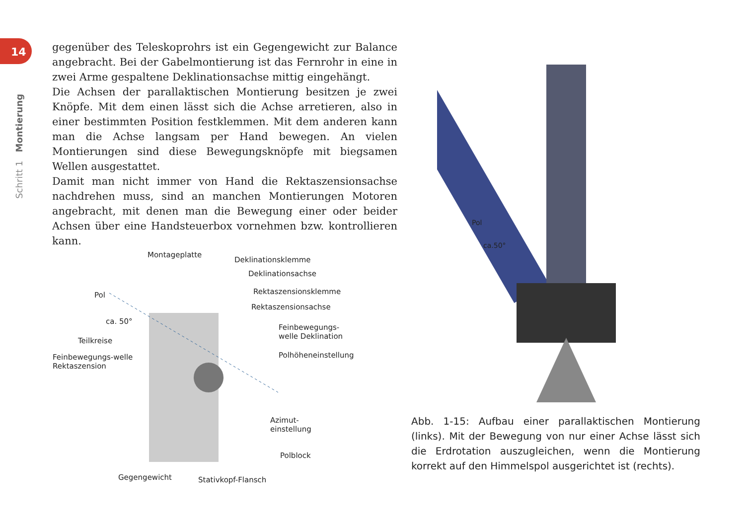14
Schritt 1 Montierung
gegenüber des Teleskoprohrs ist ein Gegengewicht zur Balance ange­bracht. Bei der Gabelmontierung ist das Fernrohr in eine in zwei Arme gespaltene Deklinationsachse mittig eingehängt.
Die Achsen der parallaktischen Montierung besitzen je zwei Knöpfe. Mit dem einen lässt sich die Achse arretieren, also in einer bestimmten Po­sition festklemmen. Mit dem anderen kann man die Achse langsam per Hand bewegen. An vielen Montierungen sind diese Bewegungsknöpfe mit biegsamen Wellen ausgestattet.
Damit man nicht immer von Hand die Rektaszensionsachse nachdrehen muss, sind an manchen Montierungen Motoren angebracht, mit denen man die Bewegung einer oder beider Achsen über eine Handsteuerbox vornehmen bzw. kontrollieren kann.
Montageplatte
Deklinationsklemme
Deklinationsachse
Rektaszensionsklemme
Rektaszensionsachse
Pol
ca. 50°
Feinbewegungs-
welle Deklination
Teilkreise
Polhöheneinstellung Feinbewegungs-welle
Rektaszension
Azimut-
einstellung
Polblock
Gegengewicht Stativkopf-Flansch
Pol
ca.50°
Abb. 1-15: Aufbau einer parallaktischen Montierung (links). Mit der Bewegung von nur einer Achse lässt sich die Erdrota­tion auszugleichen, wenn die Montierung korrekt auf den Himmelspol ausgerichtet ist (rechts).